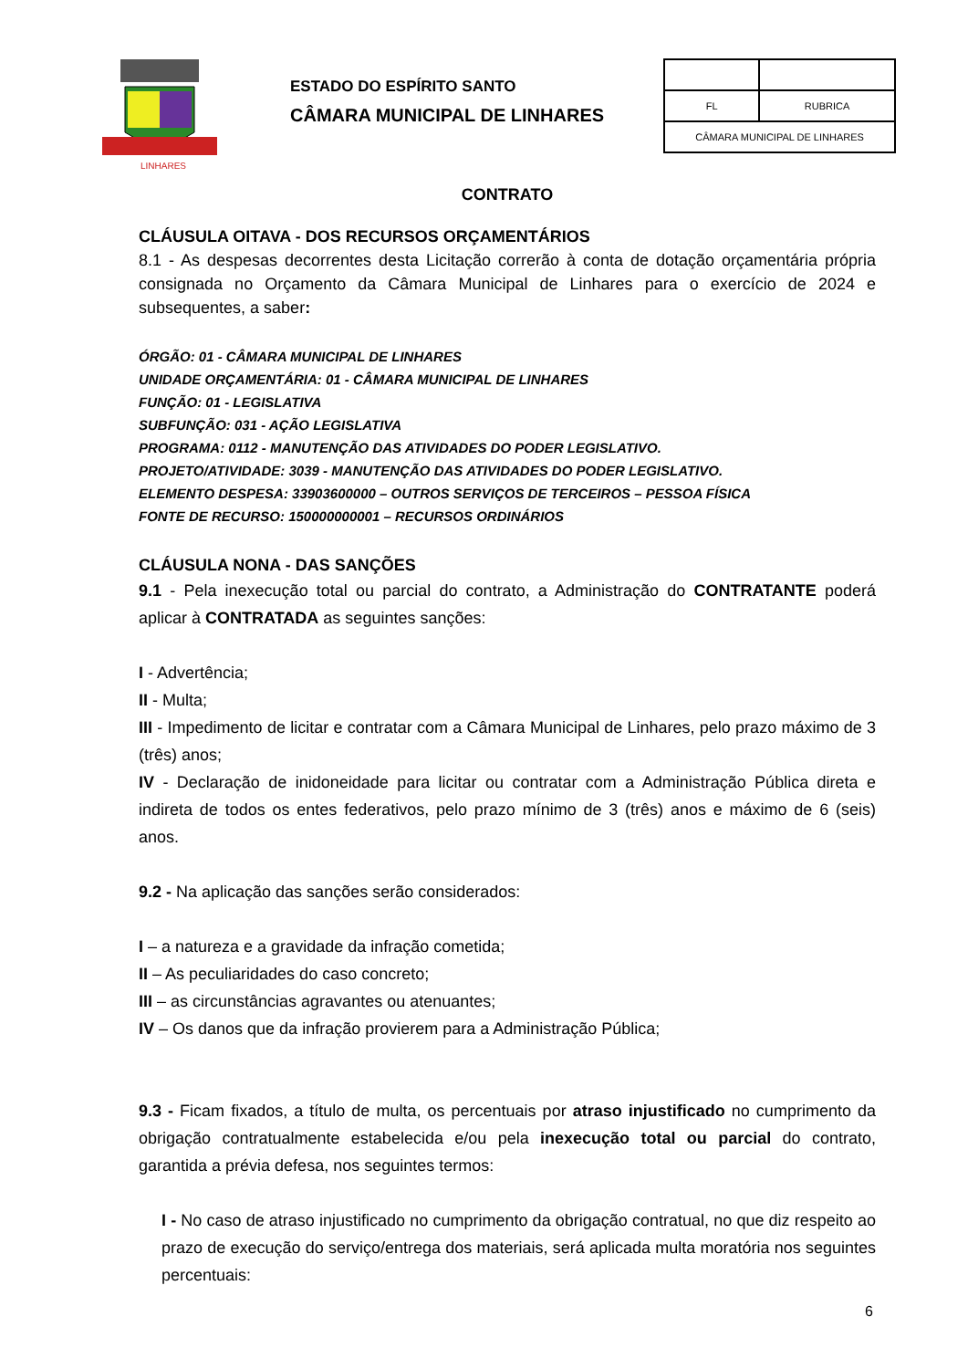LINHARES
ESTADO DO ESPÍRITO SANTO
CÂMARA MUNICIPAL DE LINHARES
| FL | RUBRICA |
| CÂMARA MUNICIPAL DE LINHARES | |
CONTRATO
CLÁUSULA OITAVA - DOS RECURSOS ORÇAMENTÁRIOS
8.1 - As despesas decorrentes desta Licitação correrão à conta de dotação orçamentária própria consignada no Orçamento da Câmara Municipal de Linhares para o exercício de 2024 e subsequentes, a saber:
ÓRGÃO: 01 - CÂMARA MUNICIPAL DE LINHARES
UNIDADE ORÇAMENTÁRIA: 01 - CÂMARA MUNICIPAL DE LINHARES
FUNÇÃO: 01 - LEGISLATIVA
SUBFUNÇÃO: 031 - AÇÃO LEGISLATIVA
PROGRAMA: 0112 - MANUTENÇÃO DAS ATIVIDADES DO PODER LEGISLATIVO.
PROJETO/ATIVIDADE: 3039 - MANUTENÇÃO DAS ATIVIDADES DO PODER LEGISLATIVO.
ELEMENTO DESPESA: 33903600000 – OUTROS SERVIÇOS DE TERCEIROS – PESSOA FÍSICA
FONTE DE RECURSO: 150000000001 – RECURSOS ORDINÁRIOS
CLÁUSULA NONA - DAS SANÇÕES
9.1 - Pela inexecução total ou parcial do contrato, a Administração do CONTRATANTE poderá aplicar à CONTRATADA as seguintes sanções:
I - Advertência;
II - Multa;
III - Impedimento de licitar e contratar com a Câmara Municipal de Linhares, pelo prazo máximo de 3 (três) anos;
IV - Declaração de inidoneidade para licitar ou contratar com a Administração Pública direta e indireta de todos os entes federativos, pelo prazo mínimo de 3 (três) anos e máximo de 6 (seis) anos.
9.2 - Na aplicação das sanções serão considerados:
I – a natureza e a gravidade da infração cometida;
II – As peculiaridades do caso concreto;
III – as circunstâncias agravantes ou atenuantes;
IV – Os danos que da infração provierem para a Administração Pública;
9.3 - Ficam fixados, a título de multa, os percentuais por atraso injustificado no cumprimento da obrigação contratualmente estabelecida e/ou pela inexecução total ou parcial do contrato, garantida a prévia defesa, nos seguintes termos:
I - No caso de atraso injustificado no cumprimento da obrigação contratual, no que diz respeito ao prazo de execução do serviço/entrega dos materiais, será aplicada multa moratória nos seguintes percentuais:
6